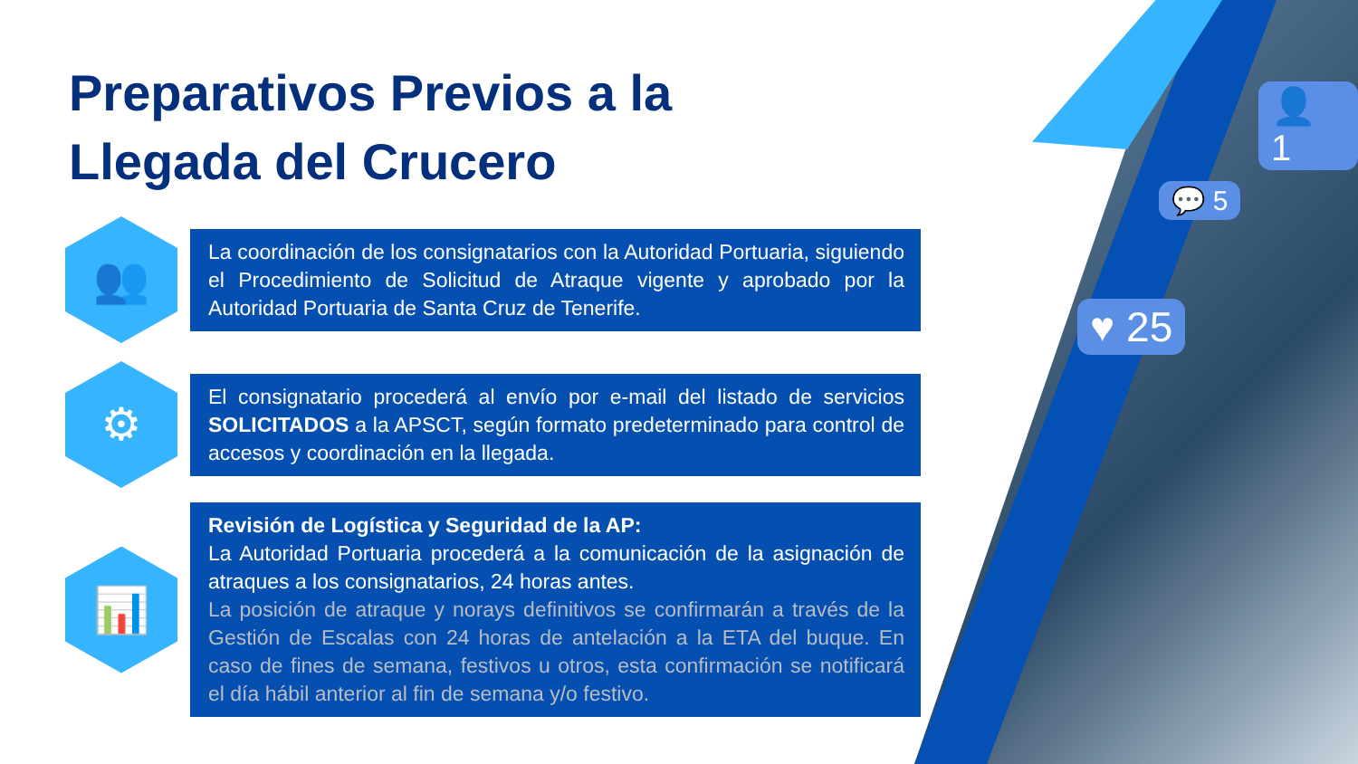👤 1
💬 5
♥ 25
Preparativos Previos a la
Llegada del Crucero
👥
La coordinación de los consignatarios con la Autoridad Portuaria, siguiendo el Procedimiento de Solicitud de Atraque vigente y aprobado por la Autoridad Portuaria de Santa Cruz de Tenerife.
⚙
El consignatario procederá al envío por e-mail del listado de servicios SOLICITADOS a la APSCT, según formato predeterminado para control de accesos y coordinación en la llegada.
📊
Revisión de Logística y Seguridad de la AP:
La Autoridad Portuaria procederá a la comunicación de la asignación de atraques a los consignatarios, 24 horas antes.
La posición de atraque y norays definitivos se confirmarán a través de la Gestión de Escalas con 24 horas de antelación a la ETA del buque. En caso de fines de semana, festivos u otros, esta confirmación se notificará el día hábil anterior al fin de semana y/o festivo.